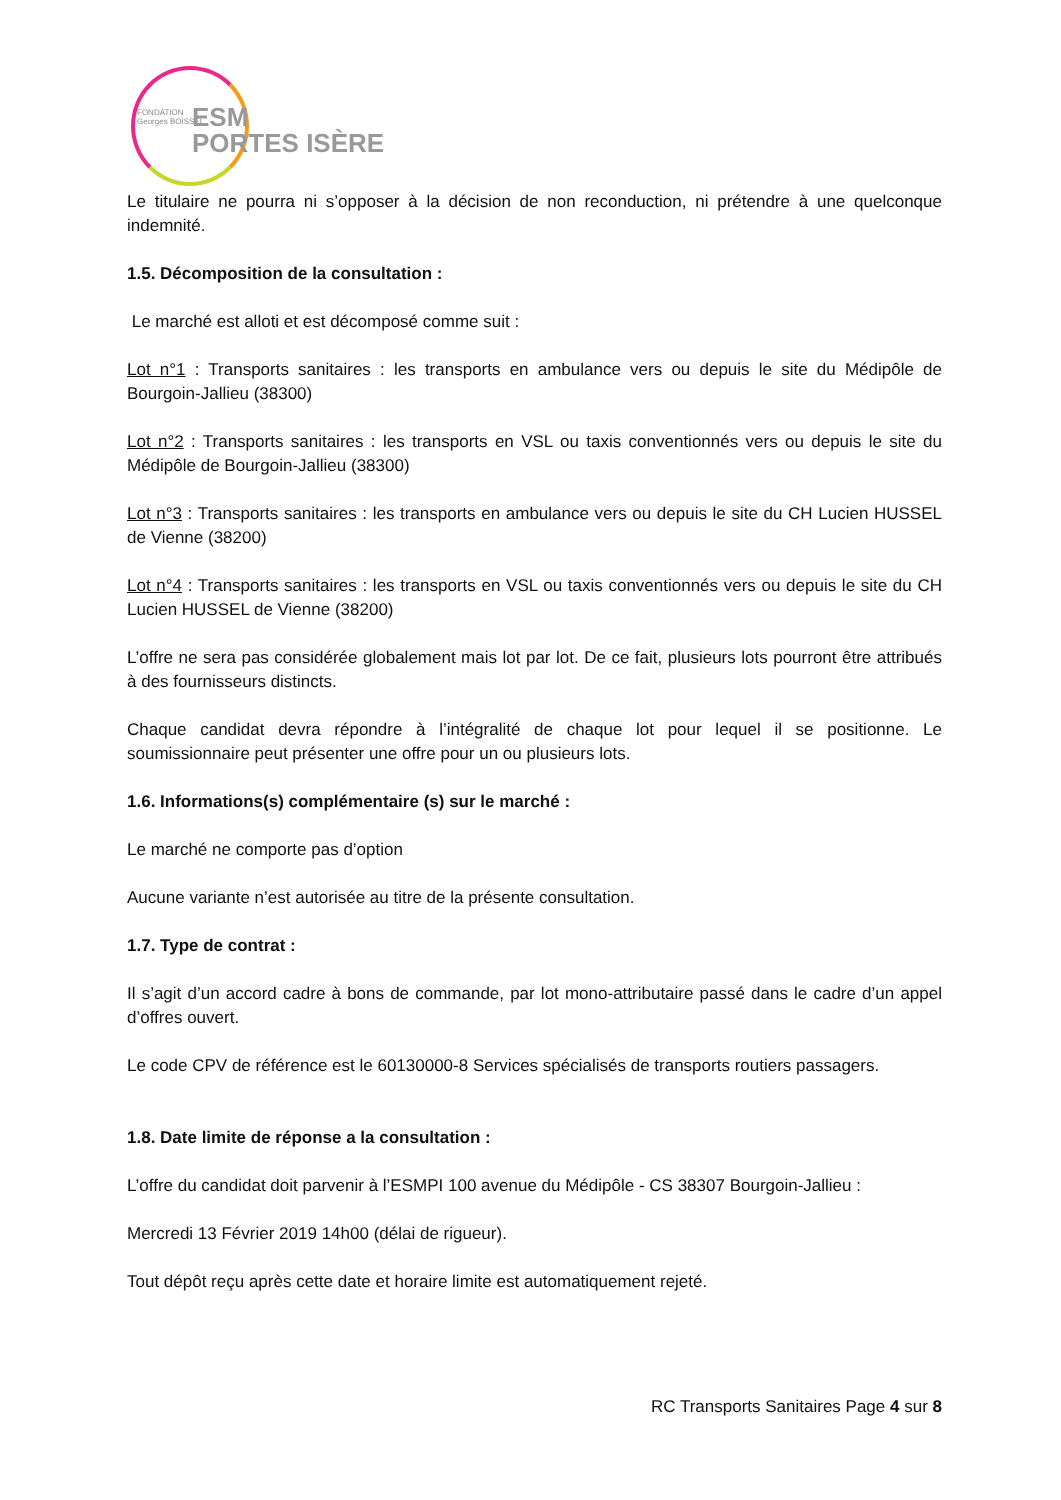FONDATION
Georges BOISSEL
ESM
PORTES ISÈRE
Le titulaire ne pourra ni s’opposer à la décision de non reconduction, ni prétendre à une quelconque indemnité.
1.5. Décomposition de la consultation :
Le marché est alloti et est décomposé comme suit :
Lot n°1 : Transports sanitaires : les transports en ambulance vers ou depuis le site du Médipôle de Bourgoin-Jallieu (38300)
Lot n°2 : Transports sanitaires : les transports en VSL ou taxis conventionnés vers ou depuis le site du Médipôle de Bourgoin-Jallieu (38300)
Lot n°3 : Transports sanitaires : les transports en ambulance vers ou depuis le site du CH Lucien HUSSEL de Vienne (38200)
Lot n°4 : Transports sanitaires : les transports en VSL ou taxis conventionnés vers ou depuis le site du CH Lucien HUSSEL de Vienne (38200)
L’offre ne sera pas considérée globalement mais lot par lot. De ce fait, plusieurs lots pourront être attribués à des fournisseurs distincts.
Chaque candidat devra répondre à l’intégralité de chaque lot pour lequel il se positionne. Le soumissionnaire peut présenter une offre pour un ou plusieurs lots.
1.6. Informations(s) complémentaire (s) sur le marché :
Le marché ne comporte pas d’option
Aucune variante n’est autorisée au titre de la présente consultation.
1.7. Type de contrat :
Il s’agit d’un accord cadre à bons de commande, par lot mono-attributaire passé dans le cadre d’un appel d’offres ouvert.
Le code CPV de référence est le 60130000-8 Services spécialisés de transports routiers passagers.
1.8. Date limite de réponse a la consultation :
L’offre du candidat doit parvenir à l’ESMPI 100 avenue du Médipôle - CS 38307 Bourgoin-Jallieu :
Mercredi 13 Février 2019 14h00 (délai de rigueur).
Tout dépôt reçu après cette date et horaire limite est automatiquement rejeté.
RC Transports Sanitaires Page 4 sur 8